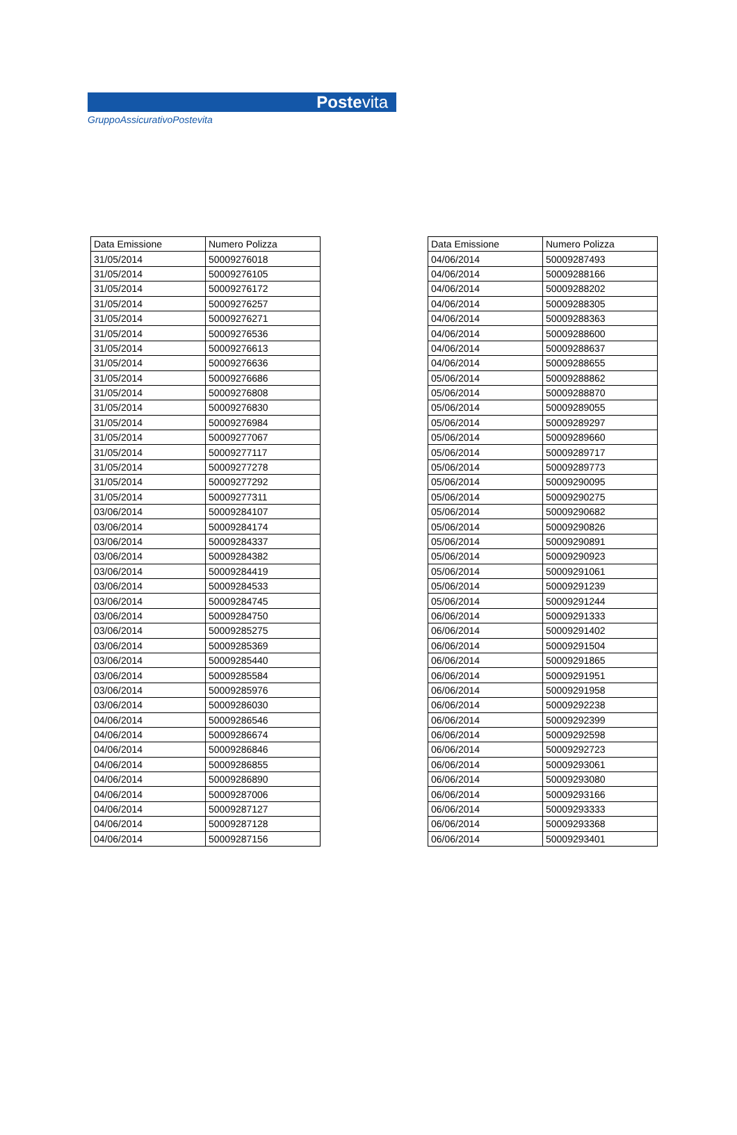Postevita
GruppoAssicurativoPostevita
| Data Emissione | Numero Polizza |
| --- | --- |
| 31/05/2014 | 50009276018 |
| 31/05/2014 | 50009276105 |
| 31/05/2014 | 50009276172 |
| 31/05/2014 | 50009276257 |
| 31/05/2014 | 50009276271 |
| 31/05/2014 | 50009276536 |
| 31/05/2014 | 50009276613 |
| 31/05/2014 | 50009276636 |
| 31/05/2014 | 50009276686 |
| 31/05/2014 | 50009276808 |
| 31/05/2014 | 50009276830 |
| 31/05/2014 | 50009276984 |
| 31/05/2014 | 50009277067 |
| 31/05/2014 | 50009277117 |
| 31/05/2014 | 50009277278 |
| 31/05/2014 | 50009277292 |
| 31/05/2014 | 50009277311 |
| 03/06/2014 | 50009284107 |
| 03/06/2014 | 50009284174 |
| 03/06/2014 | 50009284337 |
| 03/06/2014 | 50009284382 |
| 03/06/2014 | 50009284419 |
| 03/06/2014 | 50009284533 |
| 03/06/2014 | 50009284745 |
| 03/06/2014 | 50009284750 |
| 03/06/2014 | 50009285275 |
| 03/06/2014 | 50009285369 |
| 03/06/2014 | 50009285440 |
| 03/06/2014 | 50009285584 |
| 03/06/2014 | 50009285976 |
| 03/06/2014 | 50009286030 |
| 04/06/2014 | 50009286546 |
| 04/06/2014 | 50009286674 |
| 04/06/2014 | 50009286846 |
| 04/06/2014 | 50009286855 |
| 04/06/2014 | 50009286890 |
| 04/06/2014 | 50009287006 |
| 04/06/2014 | 50009287127 |
| 04/06/2014 | 50009287128 |
| 04/06/2014 | 50009287156 |
| Data Emissione | Numero Polizza |
| --- | --- |
| 04/06/2014 | 50009287493 |
| 04/06/2014 | 50009288166 |
| 04/06/2014 | 50009288202 |
| 04/06/2014 | 50009288305 |
| 04/06/2014 | 50009288363 |
| 04/06/2014 | 50009288600 |
| 04/06/2014 | 50009288637 |
| 04/06/2014 | 50009288655 |
| 05/06/2014 | 50009288862 |
| 05/06/2014 | 50009288870 |
| 05/06/2014 | 50009289055 |
| 05/06/2014 | 50009289297 |
| 05/06/2014 | 50009289660 |
| 05/06/2014 | 50009289717 |
| 05/06/2014 | 50009289773 |
| 05/06/2014 | 50009290095 |
| 05/06/2014 | 50009290275 |
| 05/06/2014 | 50009290682 |
| 05/06/2014 | 50009290826 |
| 05/06/2014 | 50009290891 |
| 05/06/2014 | 50009290923 |
| 05/06/2014 | 50009291061 |
| 05/06/2014 | 50009291239 |
| 05/06/2014 | 50009291244 |
| 06/06/2014 | 50009291333 |
| 06/06/2014 | 50009291402 |
| 06/06/2014 | 50009291504 |
| 06/06/2014 | 50009291865 |
| 06/06/2014 | 50009291951 |
| 06/06/2014 | 50009291958 |
| 06/06/2014 | 50009292238 |
| 06/06/2014 | 50009292399 |
| 06/06/2014 | 50009292598 |
| 06/06/2014 | 50009292723 |
| 06/06/2014 | 50009293061 |
| 06/06/2014 | 50009293080 |
| 06/06/2014 | 50009293166 |
| 06/06/2014 | 50009293333 |
| 06/06/2014 | 50009293368 |
| 06/06/2014 | 50009293401 |